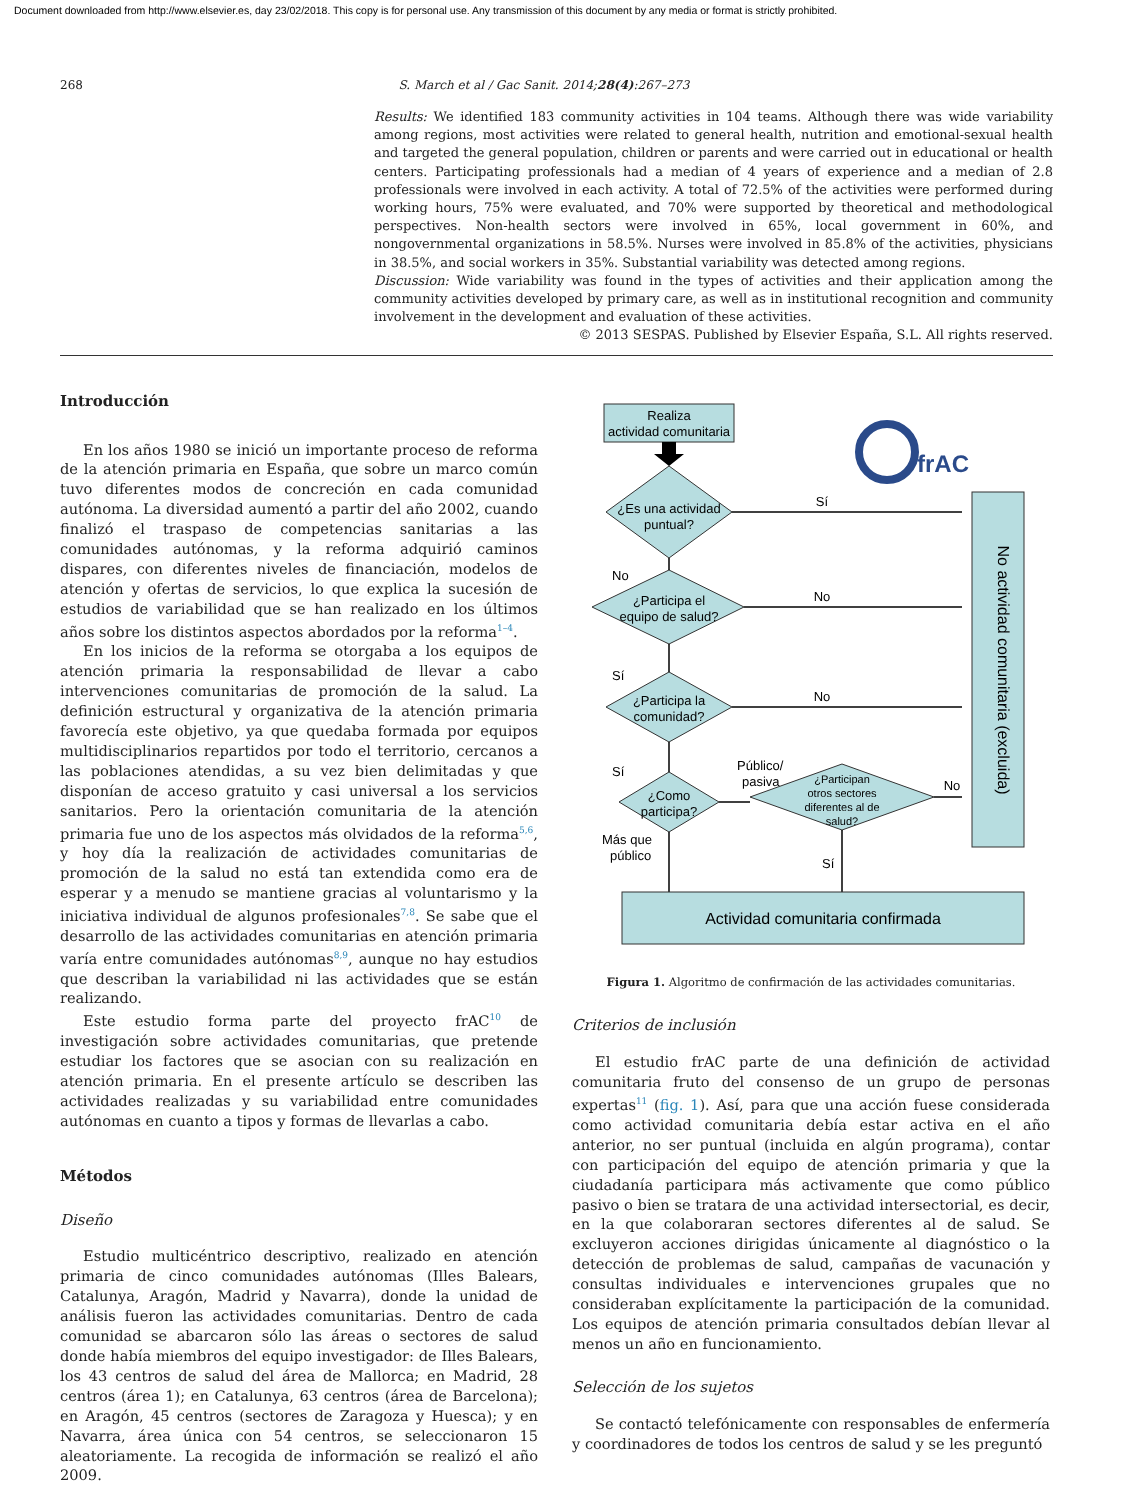Document downloaded from http://www.elsevier.es, day 23/02/2018. This copy is for personal use. Any transmission of this document by any media or format is strictly prohibited.
268 S. March et al / Gac Sanit. 2014;28(4):267–273
Results: We identified 183 community activities in 104 teams. Although there was wide variability among regions, most activities were related to general health, nutrition and emotional-sexual health and targeted the general population, children or parents and were carried out in educational or health centers. Participating professionals had a median of 4 years of experience and a median of 2.8 professionals were involved in each activity. A total of 72.5% of the activities were performed during working hours, 75% were evaluated, and 70% were supported by theoretical and methodological perspectives. Non-health sectors were involved in 65%, local government in 60%, and nongovernmental organizations in 58.5%. Nurses were involved in 85.8% of the activities, physicians in 38.5%, and social workers in 35%. Substantial variability was detected among regions.
Discussion: Wide variability was found in the types of activities and their application among the community activities developed by primary care, as well as in institutional recognition and community involvement in the development and evaluation of these activities.
© 2013 SESPAS. Published by Elsevier España, S.L. All rights reserved.
Introducción
En los años 1980 se inició un importante proceso de reforma de la atención primaria en España, que sobre un marco común tuvo diferentes modos de concreción en cada comunidad autónoma. La diversidad aumentó a partir del año 2002, cuando finalizó el traspaso de competencias sanitarias a las comunidades autónomas, y la reforma adquirió caminos dispares, con diferentes niveles de financiación, modelos de atención y ofertas de servicios, lo que explica la sucesión de estudios de variabilidad que se han realizado en los últimos años sobre los distintos aspectos abordados por la reforma<sup>1–4</sup>.
En los inicios de la reforma se otorgaba a los equipos de atención primaria la responsabilidad de llevar a cabo intervenciones comunitarias de promoción de la salud. La definición estructural y organizativa de la atención primaria favorecía este objetivo, ya que quedaba formada por equipos multidisciplinarios repartidos por todo el territorio, cercanos a las poblaciones atendidas, a su vez bien delimitadas y que disponían de acceso gratuito y casi universal a los servicios sanitarios. Pero la orientación comunitaria de la atención primaria fue uno de los aspectos más olvidados de la reforma<sup>5,6</sup>, y hoy día la realización de actividades comunitarias de promoción de la salud no está tan extendida como era de esperar y a menudo se mantiene gracias al voluntarismo y la iniciativa individual de algunos profesionales<sup>7,8</sup>. Se sabe que el desarrollo de las actividades comunitarias en atención primaria varía entre comunidades autónomas<sup>8,9</sup>, aunque no hay estudios que describan la variabilidad ni las actividades que se están realizando.
Este estudio forma parte del proyecto frAC<sup>10</sup> de investigación sobre actividades comunitarias, que pretende estudiar los factores que se asocian con su realización en atención primaria. En el presente artículo se describen las actividades realizadas y su variabilidad entre comunidades autónomas en cuanto a tipos y formas de llevarlas a cabo.
Métodos
Diseño
Estudio multicéntrico descriptivo, realizado en atención primaria de cinco comunidades autónomas (Illes Balears, Catalunya, Aragón, Madrid y Navarra), donde la unidad de análisis fueron las actividades comunitarias. Dentro de cada comunidad se abarcaron sólo las áreas o sectores de salud donde había miembros del equipo investigador: de Illes Balears, los 43 centros de salud del área de Mallorca; en Madrid, 28 centros (área 1); en Catalunya, 63 centros (área de Barcelona); en Aragón, 45 centros (sectores de Zaragoza y Huesca); y en Navarra, área única con 54 centros, se seleccionaron 15 aleatoriamente. La recogida de información se realizó el año 2009.
Realiza
actividad comunitaria
¿Es una actividad
puntual?
¿Participa el
equipo de salud?
¿Participa la
comunidad?
¿Como
participa?
¿Participan
otros sectores
diferentes al de
salud?
Sí
No
No
No
No
Sí
Sí
Público/
pasiva
Más que
público
Sí
No actividad comunitaria (excluida)
Actividad comunitaria confirmada
frAC
Figura 1. Algoritmo de confirmación de las actividades comunitarias.
Criterios de inclusión
El estudio frAC parte de una definición de actividad comunitaria fruto del consenso de un grupo de personas expertas<sup>11</sup> (fig. 1). Así, para que una acción fuese considerada como actividad comunitaria debía estar activa en el año anterior, no ser puntual (incluida en algún programa), contar con participación del equipo de atención primaria y que la ciudadanía participara más activamente que como público pasivo o bien se tratara de una actividad intersectorial, es decir, en la que colaboraran sectores diferentes al de salud. Se excluyeron acciones dirigidas únicamente al diagnóstico o la detección de problemas de salud, campañas de vacunación y consultas individuales e intervenciones grupales que no consideraban explícitamente la participación de la comunidad. Los equipos de atención primaria consultados debían llevar al menos un año en funcionamiento.
Selección de los sujetos
Se contactó telefónicamente con responsables de enfermería y coordinadores de todos los centros de salud y se les preguntó